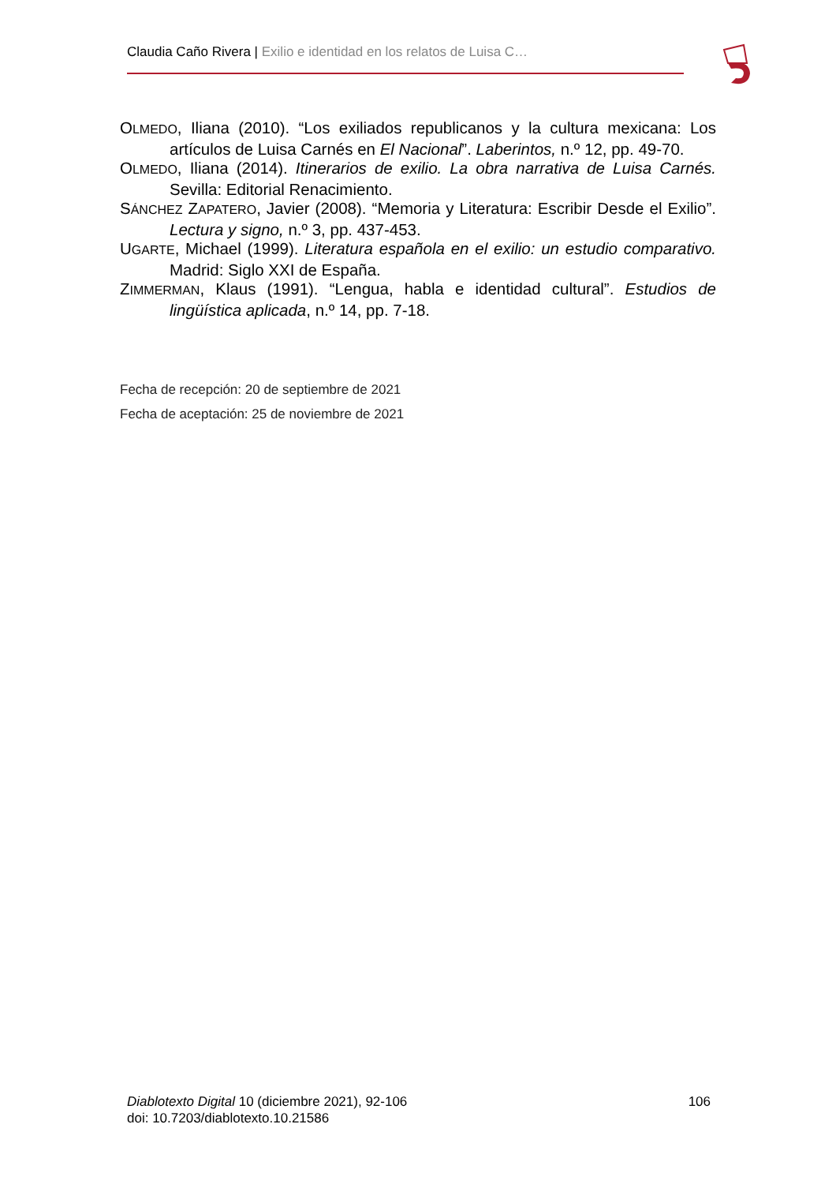Claudia Caño Rivera | Exilio e identidad en los relatos de Luisa C…
OLMEDO, Iliana (2010). “Los exiliados republicanos y la cultura mexicana: Los artículos de Luisa Carnés en El Nacional”. Laberintos, n.º 12, pp. 49-70.
OLMEDO, Iliana (2014). Itinerarios de exilio. La obra narrativa de Luisa Carnés. Sevilla: Editorial Renacimiento.
SÁNCHEZ ZAPATERO, Javier (2008). “Memoria y Literatura: Escribir Desde el Exilio”. Lectura y signo, n.º 3, pp. 437-453.
UGARTE, Michael (1999). Literatura española en el exilio: un estudio comparativo. Madrid: Siglo XXI de España.
ZIMMERMAN, Klaus (1991). “Lengua, habla e identidad cultural”. Estudios de lingüística aplicada, n.º 14, pp. 7-18.
Fecha de recepción: 20 de septiembre de 2021
Fecha de aceptación: 25 de noviembre de 2021
Diablotexto Digital 10 (diciembre 2021), 92-106
doi: 10.7203/diablotexto.10.21586
106